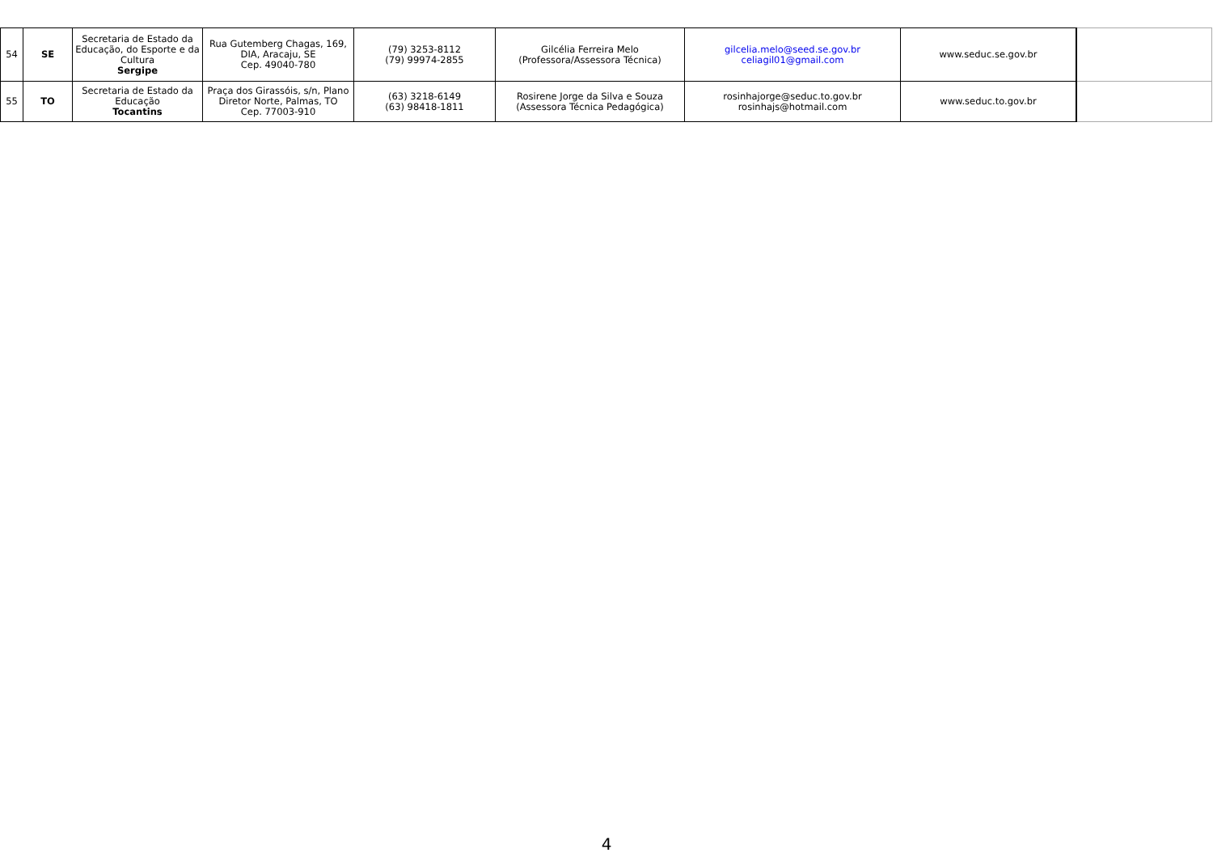| 54 | SE | Secretaria de Estado da Educação, do Esporte e da Cultura Sergipe | Rua Gutemberg Chagas, 169, DIA, Aracaju, SE Cep. 49040-780 | (79) 3253-8112 (79) 99974-2855 | Gilcélia Ferreira Melo (Professora/Assessora Técnica) | gilcelia.melo@seed.se.gov.br celiagil01@gmail.com | www.seduc.se.gov.br | |
| 55 | TO | Secretaria de Estado da Educação Tocantins | Praça dos Girassóis, s/n, Plano Diretor Norte, Palmas, TO Cep. 77003-910 | (63) 3218-6149 (63) 98418-1811 | Rosirene Jorge da Silva e Souza (Assessora Técnica Pedagógica) | rosinhajorge@seduc.to.gov.br rosinhajs@hotmail.com | www.seduc.to.gov.br | |
4